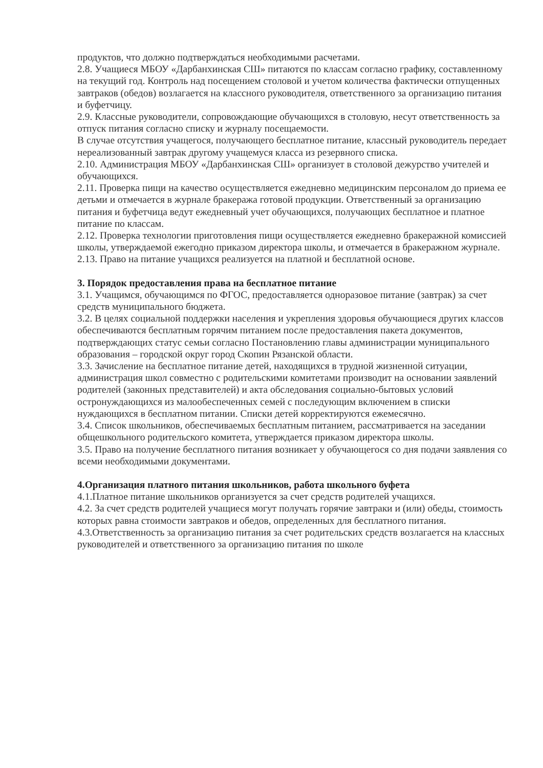продуктов, что должно подтверждаться необходимыми расчетами.
2.8. Учащиеся МБОУ «Дарбанхинская СШ» питаются по классам согласно графику, составленному на текущий год. Контроль над посещением столовой и учетом количества фактически отпущенных завтраков (обедов) возлагается на классного руководителя, ответственного за организацию питания и буфетчицу.
2.9. Классные руководители, сопровождающие обучающихся в столовую, несут ответственность за отпуск питания согласно списку и журналу посещаемости.
В случае отсутствия учащегося, получающего бесплатное питание, классный руководитель передает нереализованный завтрак другому учащемуся класса из резервного списка.
2.10. Администрация МБОУ «Дарбанхинская СШ» организует в столовой дежурство учителей и обучающихся.
2.11. Проверка пищи на качество осуществляется ежедневно медицинским персоналом до приема ее детьми и отмечается в журнале бракеража готовой продукции. Ответственный за организацию питания и буфетчица ведут ежедневный учет обучающихся, получающих бесплатное и платное питание по классам.
2.12. Проверка технологии приготовления пищи осуществляется ежедневно бракеражной комиссией школы, утверждаемой ежегодно приказом директора школы, и отмечается в бракеражном журнале.
2.13. Право на питание учащихся реализуется на платной и бесплатной основе.
3. Порядок предоставления права на бесплатное питание
3.1. Учащимся, обучающимся по ФГОС, предоставляется одноразовое питание (завтрак) за счет средств муниципального бюджета.
3.2. В целях социальной поддержки населения и укрепления здоровья обучающиеся других классов обеспечиваются бесплатным горячим питанием после предоставления пакета документов, подтверждающих статус семьи согласно Постановлению главы администрации муниципального образования – городской округ город Скопин Рязанской области.
3.3. Зачисление на бесплатное питание детей, находящихся в трудной жизненной ситуации, администрация школ совместно с родительскими комитетами производит на основании заявлений родителей (законных представителей) и акта обследования социально-бытовых условий остронуждающихся из малообеспеченных семей с последующим включением в списки нуждающихся в бесплатном питании. Списки детей корректируются ежемесячно.
3.4. Список школьников, обеспечиваемых бесплатным питанием, рассматривается на заседании общешкольного родительского комитета, утверждается приказом директора школы.
3.5. Право на получение бесплатного питания возникает у обучающегося со дня подачи заявления со всеми необходимыми документами.
4.Организация платного питания школьников, работа школьного буфета
4.1.Платное питание школьников организуется за счет средств родителей учащихся.
4.2. За счет средств родителей учащиеся могут получать горячие завтраки и (или) обеды, стоимость которых равна стоимости завтраков и обедов, определенных для бесплатного питания.
4.3.Ответственность за организацию питания за счет родительских средств возлагается на классных руководителей и ответственного за организацию питания по школе